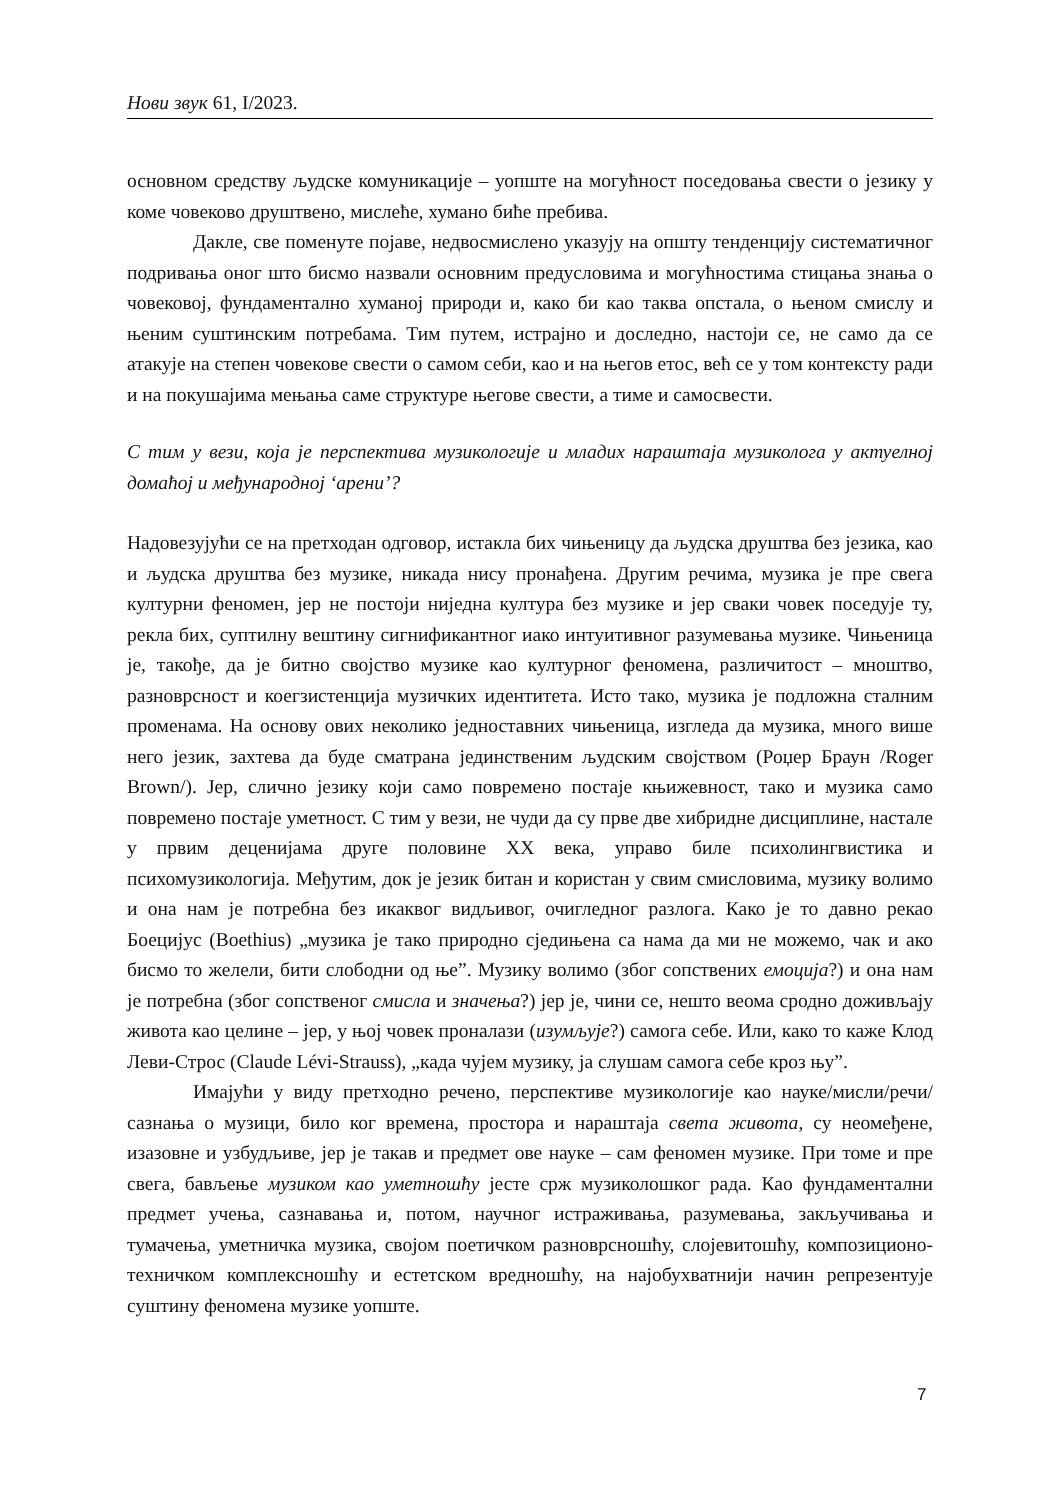Нови звук 61, I/2023.
основном средству људске комуникације – уопште на могућност поседовања свести о језику у коме човеково друштвено, мислеће, хумано биће пребива.
Дакле, све поменуте појаве, недвосмислено указују на општу тенденцију систематичног подривања оног што бисмо назвали основним предусловима и могућностима стицања знања о човековој, фундаментално хуманој природи и, како би као таква опстала, о њеном смислу и њеним суштинским потребама. Тим путем, истрајно и доследно, настоји се, не само да се атакује на степен човекове свести о самом себи, као и на његов етос, већ се у том контексту ради и на покушајима мењања саме структуре његове свести, а тиме и самосвести.
С тим у вези, која је перспектива музикологије и младих нараштаја музиколога у актуелној домаћој и међународној ‘арени’?
Надовезујући се на претходан одговор, истакла бих чињеницу да људска друштва без језика, као и људска друштва без музике, никада нису пронађена. Другим речима, музика је пре свега културни феномен, јер не постоји ниједна култура без музике и јер сваки човек поседује ту, рекла бих, суптилну вештину сигнификантног иако интуитивног разумевања музике. Чињеница је, такође, да је битно својство музике као културног феномена, различитост – мноштво, разноврсност и коегзистенција музичких идентитета. Исто тако, музика је подложна сталним променама. На основу ових неколико једноставних чињеница, изгледа да музика, много више него језик, захтева да буде сматрана јединственим људским својством (Роџер Браун /Roger Brown/). Јер, слично језику који само повремено постаје књижевност, тако и музика само повремено постаје уметност. С тим у вези, не чуди да су прве две хибридне дисциплине, настале у првим деценијама друге половине XX века, управо биле психолингвистика и психомузикологија. Међутим, док је језик битан и користан у свим смисловима, музику волимо и она нам је потребна без икаквог видљивог, очигледног разлога. Како је то давно рекао Боецијус (Boethius) „музика је тако природно сједињена са нама да ми не можемо, чак и ако бисмо то желели, бити слободни од ње”. Музику волимо (због сопствених емоција?) и она нам је потребна (због сопственог смисла и значења?) јер је, чини се, нешто веома сродно доживљају живота као целине – јер, у њој човек проналази (изумљује?) самога себе. Или, како то каже Клод Леви-Строс (Claude Lévi-Strauss), „када чујем музику, ја слушам самога себе кроз њу”.
Имајући у виду претходно речено, перспективе музикологије као науке/мисли/речи/сазнања о музици, било ког времена, простора и нараштаја света живота, су неомеђене, изазовне и узбудљиве, јер је такав и предмет ове науке – сам феномен музике. При томе и пре свега, бављење музиком као уметношћу јесте срж музиколошког рада. Као фундаментални предмет учења, сазнавања и, потом, научног истраживања, разумевања, закључивања и тумачења, уметничка музика, својом поетичком разноврсношћу, слојевитошћу, композиционо-техничком комплексношћу и естетском вредношћу, на најобухватнији начин репрезентује суштину феномена музике уопште.
7